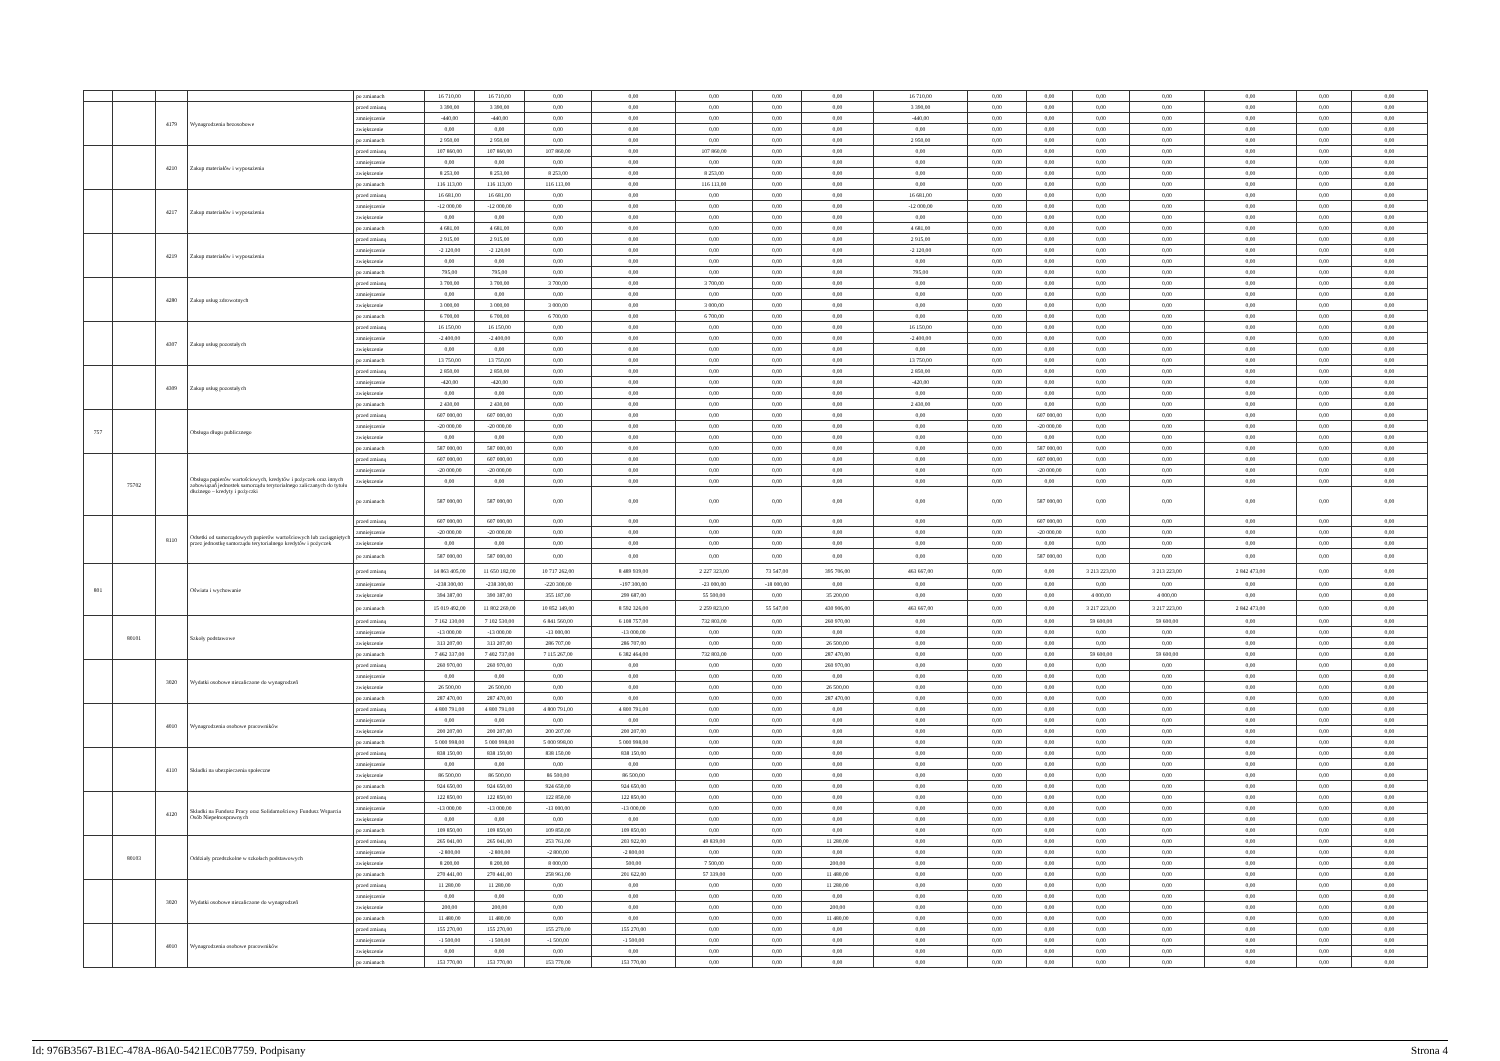| | | | | po zmianach | 16 710,00 | 16 710,00 | 0,00 | 0,00 | 0,00 | 0,00 | 0,00 | 16 710,00 | 0,00 | 0,00 | 0,00 | 0,00 | 0,00 | 0,00 | 0,00 |
| | | 4179 | Wynagrodzenia bezosobowe | przed zmianą | 3 390,00 | 3 390,00 | 0,00 | 0,00 | 0,00 | 0,00 | 0,00 | 3 390,00 | 0,00 | 0,00 | 0,00 | 0,00 | 0,00 | 0,00 | 0,00 |
| | | | | zmniejszenie | -440,00 | -440,00 | 0,00 | 0,00 | 0,00 | 0,00 | 0,00 | -440,00 | 0,00 | 0,00 | 0,00 | 0,00 | 0,00 | 0,00 | 0,00 |
| | | | | zwiększenie | 0,00 | 0,00 | 0,00 | 0,00 | 0,00 | 0,00 | 0,00 | 0,00 | 0,00 | 0,00 | 0,00 | 0,00 | 0,00 | 0,00 | 0,00 |
| | | | | po zmianach | 2 950,00 | 2 950,00 | 0,00 | 0,00 | 0,00 | 0,00 | 0,00 | 2 950,00 | 0,00 | 0,00 | 0,00 | 0,00 | 0,00 | 0,00 | 0,00 |
| | | 4210 | Zakup materiałów i wyposażenia | przed zmianą | 107 860,00 | 107 860,00 | 107 860,00 | 0,00 | 107 860,00 | 0,00 | 0,00 | 0,00 | 0,00 | 0,00 | 0,00 | 0,00 | 0,00 | 0,00 | 0,00 |
| | | | | zmniejszenie | 0,00 | 0,00 | 0,00 | 0,00 | 0,00 | 0,00 | 0,00 | 0,00 | 0,00 | 0,00 | 0,00 | 0,00 | 0,00 | 0,00 | 0,00 |
| | | | | zwiększenie | 8 253,00 | 8 253,00 | 8 253,00 | 0,00 | 8 253,00 | 0,00 | 0,00 | 0,00 | 0,00 | 0,00 | 0,00 | 0,00 | 0,00 | 0,00 | 0,00 |
| | | | | po zmianach | 116 113,00 | 116 113,00 | 116 113,00 | 0,00 | 116 113,00 | 0,00 | 0,00 | 0,00 | 0,00 | 0,00 | 0,00 | 0,00 | 0,00 | 0,00 | 0,00 |
| | | 4217 | Zakup materiałów i wyposażenia | przed zmianą | 16 681,00 | 16 681,00 | 0,00 | 0,00 | 0,00 | 0,00 | 0,00 | 16 681,00 | 0,00 | 0,00 | 0,00 | 0,00 | 0,00 | 0,00 | 0,00 |
| | | | | zmniejszenie | -12 000,00 | -12 000,00 | 0,00 | 0,00 | 0,00 | 0,00 | 0,00 | -12 000,00 | 0,00 | 0,00 | 0,00 | 0,00 | 0,00 | 0,00 | 0,00 |
| | | | | zwiększenie | 0,00 | 0,00 | 0,00 | 0,00 | 0,00 | 0,00 | 0,00 | 0,00 | 0,00 | 0,00 | 0,00 | 0,00 | 0,00 | 0,00 | 0,00 |
| | | | | po zmianach | 4 681,00 | 4 681,00 | 0,00 | 0,00 | 0,00 | 0,00 | 0,00 | 4 681,00 | 0,00 | 0,00 | 0,00 | 0,00 | 0,00 | 0,00 | 0,00 |
| | | 4219 | Zakup materiałów i wyposażenia | przed zmianą | 2 915,00 | 2 915,00 | 0,00 | 0,00 | 0,00 | 0,00 | 0,00 | 2 915,00 | 0,00 | 0,00 | 0,00 | 0,00 | 0,00 | 0,00 | 0,00 |
| | | | | zmniejszenie | -2 120,00 | -2 120,00 | 0,00 | 0,00 | 0,00 | 0,00 | 0,00 | -2 120,00 | 0,00 | 0,00 | 0,00 | 0,00 | 0,00 | 0,00 | 0,00 |
| | | | | zwiększenie | 0,00 | 0,00 | 0,00 | 0,00 | 0,00 | 0,00 | 0,00 | 0,00 | 0,00 | 0,00 | 0,00 | 0,00 | 0,00 | 0,00 | 0,00 |
| | | | | po zmianach | 795,00 | 795,00 | 0,00 | 0,00 | 0,00 | 0,00 | 0,00 | 795,00 | 0,00 | 0,00 | 0,00 | 0,00 | 0,00 | 0,00 | 0,00 |
| | | 4280 | Zakup usług zdrowotnych | przed zmianą | 3 700,00 | 3 700,00 | 3 700,00 | 0,00 | 3 700,00 | 0,00 | 0,00 | 0,00 | 0,00 | 0,00 | 0,00 | 0,00 | 0,00 | 0,00 | 0,00 |
| | | | | zmniejszenie | 0,00 | 0,00 | 0,00 | 0,00 | 0,00 | 0,00 | 0,00 | 0,00 | 0,00 | 0,00 | 0,00 | 0,00 | 0,00 | 0,00 | 0,00 |
| | | | | zwiększenie | 3 000,00 | 3 000,00 | 3 000,00 | 0,00 | 3 000,00 | 0,00 | 0,00 | 0,00 | 0,00 | 0,00 | 0,00 | 0,00 | 0,00 | 0,00 | 0,00 |
| | | | | po zmianach | 6 700,00 | 6 700,00 | 6 700,00 | 0,00 | 6 700,00 | 0,00 | 0,00 | 0,00 | 0,00 | 0,00 | 0,00 | 0,00 | 0,00 | 0,00 | 0,00 |
| | | 4307 | Zakup usług pozostałych | przed zmianą | 16 150,00 | 16 150,00 | 0,00 | 0,00 | 0,00 | 0,00 | 0,00 | 16 150,00 | 0,00 | 0,00 | 0,00 | 0,00 | 0,00 | 0,00 | 0,00 |
| | | | | zmniejszenie | -2 400,00 | -2 400,00 | 0,00 | 0,00 | 0,00 | 0,00 | 0,00 | -2 400,00 | 0,00 | 0,00 | 0,00 | 0,00 | 0,00 | 0,00 | 0,00 |
| | | | | zwiększenie | 0,00 | 0,00 | 0,00 | 0,00 | 0,00 | 0,00 | 0,00 | 0,00 | 0,00 | 0,00 | 0,00 | 0,00 | 0,00 | 0,00 | 0,00 |
| | | | | po zmianach | 13 750,00 | 13 750,00 | 0,00 | 0,00 | 0,00 | 0,00 | 0,00 | 13 750,00 | 0,00 | 0,00 | 0,00 | 0,00 | 0,00 | 0,00 | 0,00 |
| | | 4309 | Zakup usług pozostałych | przed zmianą | 2 850,00 | 2 850,00 | 0,00 | 0,00 | 0,00 | 0,00 | 0,00 | 2 850,00 | 0,00 | 0,00 | 0,00 | 0,00 | 0,00 | 0,00 | 0,00 |
| | | | | zmniejszenie | -420,00 | -420,00 | 0,00 | 0,00 | 0,00 | 0,00 | 0,00 | -420,00 | 0,00 | 0,00 | 0,00 | 0,00 | 0,00 | 0,00 | 0,00 |
| | | | | zwiększenie | 0,00 | 0,00 | 0,00 | 0,00 | 0,00 | 0,00 | 0,00 | 0,00 | 0,00 | 0,00 | 0,00 | 0,00 | 0,00 | 0,00 | 0,00 |
| | | | | po zmianach | 2 430,00 | 2 430,00 | 0,00 | 0,00 | 0,00 | 0,00 | 0,00 | 2 430,00 | 0,00 | 0,00 | 0,00 | 0,00 | 0,00 | 0,00 | 0,00 |
| 757 | | | Obsługa długu publicznego | przed zmianą | 607 000,00 | 607 000,00 | 0,00 | 0,00 | 0,00 | 0,00 | 0,00 | 0,00 | 0,00 | 607 000,00 | 0,00 | 0,00 | 0,00 | 0,00 | 0,00 |
| | | | | zmniejszenie | -20 000,00 | -20 000,00 | 0,00 | 0,00 | 0,00 | 0,00 | 0,00 | 0,00 | 0,00 | -20 000,00 | 0,00 | 0,00 | 0,00 | 0,00 | 0,00 |
| | | | | zwiększenie | 0,00 | 0,00 | 0,00 | 0,00 | 0,00 | 0,00 | 0,00 | 0,00 | 0,00 | 0,00 | 0,00 | 0,00 | 0,00 | 0,00 | 0,00 |
| | | | | po zmianach | 587 000,00 | 587 000,00 | 0,00 | 0,00 | 0,00 | 0,00 | 0,00 | 0,00 | 0,00 | 587 000,00 | 0,00 | 0,00 | 0,00 | 0,00 | 0,00 |
| | 75702 | | Obsługa papierów wartościowych, kredytów i pożyczek oraz innych zobowiązań jednostek samorządu terytorialnego zaliczanych do tytułu dłużnego – kredyty i pożyczki | przed zmianą | 607 000,00 | 607 000,00 | 0,00 | 0,00 | 0,00 | 0,00 | 0,00 | 0,00 | 0,00 | 607 000,00 | 0,00 | 0,00 | 0,00 | 0,00 | 0,00 |
| | | | | zmniejszenie | -20 000,00 | -20 000,00 | 0,00 | 0,00 | 0,00 | 0,00 | 0,00 | 0,00 | 0,00 | -20 000,00 | 0,00 | 0,00 | 0,00 | 0,00 | 0,00 |
| | | | | zwiększenie | 0,00 | 0,00 | 0,00 | 0,00 | 0,00 | 0,00 | 0,00 | 0,00 | 0,00 | 0,00 | 0,00 | 0,00 | 0,00 | 0,00 | 0,00 |
| | | | | po zmianach | 587 000,00 | 587 000,00 | 0,00 | 0,00 | 0,00 | 0,00 | 0,00 | 0,00 | 0,00 | 587 000,00 | 0,00 | 0,00 | 0,00 | 0,00 | 0,00 |
| | | 8110 | Odsetki od samorządowych papierów wartościowych lub zaciągniętych przez jednostkę samorządu terytorialnego kredytów i pożyczek | przed zmianą | 607 000,00 | 607 000,00 | 0,00 | 0,00 | 0,00 | 0,00 | 0,00 | 0,00 | 0,00 | 607 000,00 | 0,00 | 0,00 | 0,00 | 0,00 | 0,00 |
| | | | | zmniejszenie | -20 000,00 | -20 000,00 | 0,00 | 0,00 | 0,00 | 0,00 | 0,00 | 0,00 | 0,00 | -20 000,00 | 0,00 | 0,00 | 0,00 | 0,00 | 0,00 |
| | | | | zwiększenie | 0,00 | 0,00 | 0,00 | 0,00 | 0,00 | 0,00 | 0,00 | 0,00 | 0,00 | 0,00 | 0,00 | 0,00 | 0,00 | 0,00 | 0,00 |
| | | | | po zmianach | 587 000,00 | 587 000,00 | 0,00 | 0,00 | 0,00 | 0,00 | 0,00 | 0,00 | 0,00 | 587 000,00 | 0,00 | 0,00 | 0,00 | 0,00 | 0,00 |
| 801 | | | Oświata i wychowanie | przed zmianą | 14 863 405,00 | 11 650 182,00 | 10 717 262,00 | 8 489 939,00 | 2 227 323,00 | 73 547,00 | 395 706,00 | 463 667,00 | 0,00 | 0,00 | 3 213 223,00 | 3 213 223,00 | 2 842 473,00 | 0,00 | 0,00 |
| | | | | zmniejszenie | -238 300,00 | -238 300,00 | -220 300,00 | -197 300,00 | -23 000,00 | -18 000,00 | 0,00 | 0,00 | 0,00 | 0,00 | 0,00 | 0,00 | 0,00 | 0,00 | 0,00 |
| | | | | zwiększenie | 394 387,00 | 390 387,00 | 355 187,00 | 299 687,00 | 55 500,00 | 0,00 | 35 200,00 | 0,00 | 0,00 | 0,00 | 4 000,00 | 4 000,00 | 0,00 | 0,00 | 0,00 |
| | | | | po zmianach | 15 019 492,00 | 11 802 269,00 | 10 852 149,00 | 8 592 326,00 | 2 259 823,00 | 55 547,00 | 430 906,00 | 463 667,00 | 0,00 | 0,00 | 3 217 223,00 | 3 217 223,00 | 2 842 473,00 | 0,00 | 0,00 |
| | 80101 | | Szkoły podstawowe | przed zmianą | 7 162 130,00 | 7 102 530,00 | 6 841 560,00 | 6 108 757,00 | 732 803,00 | 0,00 | 260 970,00 | 0,00 | 0,00 | 0,00 | 59 600,00 | 59 600,00 | 0,00 | 0,00 | 0,00 |
| | | | | zmniejszenie | -13 000,00 | -13 000,00 | -13 000,00 | -13 000,00 | 0,00 | 0,00 | 0,00 | 0,00 | 0,00 | 0,00 | 0,00 | 0,00 | 0,00 | 0,00 | 0,00 |
| | | | | zwiększenie | 313 207,00 | 313 207,00 | 286 707,00 | 286 707,00 | 0,00 | 0,00 | 26 500,00 | 0,00 | 0,00 | 0,00 | 0,00 | 0,00 | 0,00 | 0,00 | 0,00 |
| | | | | po zmianach | 7 462 337,00 | 7 402 737,00 | 7 115 267,00 | 6 382 464,00 | 732 803,00 | 0,00 | 287 470,00 | 0,00 | 0,00 | 0,00 | 59 600,00 | 59 600,00 | 0,00 | 0,00 | 0,00 |
| | | 3020 | Wydatki osobowe niezaliczone do wynagrodzeń | przed zmianą | 260 970,00 | 260 970,00 | 0,00 | 0,00 | 0,00 | 0,00 | 260 970,00 | 0,00 | 0,00 | 0,00 | 0,00 | 0,00 | 0,00 | 0,00 | 0,00 |
| | | | | zmniejszenie | 0,00 | 0,00 | 0,00 | 0,00 | 0,00 | 0,00 | 0,00 | 0,00 | 0,00 | 0,00 | 0,00 | 0,00 | 0,00 | 0,00 | 0,00 |
| | | | | zwiększenie | 26 500,00 | 26 500,00 | 0,00 | 0,00 | 0,00 | 0,00 | 26 500,00 | 0,00 | 0,00 | 0,00 | 0,00 | 0,00 | 0,00 | 0,00 | 0,00 |
| | | | | po zmianach | 287 470,00 | 287 470,00 | 0,00 | 0,00 | 0,00 | 0,00 | 287 470,00 | 0,00 | 0,00 | 0,00 | 0,00 | 0,00 | 0,00 | 0,00 | 0,00 |
| | | 4010 | Wynagrodzenia osobowe pracowników | przed zmianą | 4 800 791,00 | 4 800 791,00 | 4 800 791,00 | 4 800 791,00 | 0,00 | 0,00 | 0,00 | 0,00 | 0,00 | 0,00 | 0,00 | 0,00 | 0,00 | 0,00 | 0,00 |
| | | | | zmniejszenie | 0,00 | 0,00 | 0,00 | 0,00 | 0,00 | 0,00 | 0,00 | 0,00 | 0,00 | 0,00 | 0,00 | 0,00 | 0,00 | 0,00 | 0,00 |
| | | | | zwiększenie | 200 207,00 | 200 207,00 | 200 207,00 | 200 207,00 | 0,00 | 0,00 | 0,00 | 0,00 | 0,00 | 0,00 | 0,00 | 0,00 | 0,00 | 0,00 | 0,00 |
| | | | | po zmianach | 5 000 998,00 | 5 000 998,00 | 5 000 998,00 | 5 000 998,00 | 0,00 | 0,00 | 0,00 | 0,00 | 0,00 | 0,00 | 0,00 | 0,00 | 0,00 | 0,00 | 0,00 |
| | | 4110 | Składki na ubezpieczenia społeczne | przed zmianą | 838 150,00 | 838 150,00 | 838 150,00 | 838 150,00 | 0,00 | 0,00 | 0,00 | 0,00 | 0,00 | 0,00 | 0,00 | 0,00 | 0,00 | 0,00 | 0,00 |
| | | | | zmniejszenie | 0,00 | 0,00 | 0,00 | 0,00 | 0,00 | 0,00 | 0,00 | 0,00 | 0,00 | 0,00 | 0,00 | 0,00 | 0,00 | 0,00 | 0,00 |
| | | | | zwiększenie | 86 500,00 | 86 500,00 | 86 500,00 | 86 500,00 | 0,00 | 0,00 | 0,00 | 0,00 | 0,00 | 0,00 | 0,00 | 0,00 | 0,00 | 0,00 | 0,00 |
| | | | | po zmianach | 924 650,00 | 924 650,00 | 924 650,00 | 924 650,00 | 0,00 | 0,00 | 0,00 | 0,00 | 0,00 | 0,00 | 0,00 | 0,00 | 0,00 | 0,00 | 0,00 |
| | | 4120 | Składki na Fundusz Pracy oraz Solidarnościowy Fundusz Wsparcia Osób Niepełnosprawnych | przed zmianą | 122 850,00 | 122 850,00 | 122 850,00 | 122 850,00 | 0,00 | 0,00 | 0,00 | 0,00 | 0,00 | 0,00 | 0,00 | 0,00 | 0,00 | 0,00 | 0,00 |
| | | | | zmniejszenie | -13 000,00 | -13 000,00 | -13 000,00 | -13 000,00 | 0,00 | 0,00 | 0,00 | 0,00 | 0,00 | 0,00 | 0,00 | 0,00 | 0,00 | 0,00 | 0,00 |
| | | | | zwiększenie | 0,00 | 0,00 | 0,00 | 0,00 | 0,00 | 0,00 | 0,00 | 0,00 | 0,00 | 0,00 | 0,00 | 0,00 | 0,00 | 0,00 | 0,00 |
| | | | | po zmianach | 109 850,00 | 109 850,00 | 109 850,00 | 109 850,00 | 0,00 | 0,00 | 0,00 | 0,00 | 0,00 | 0,00 | 0,00 | 0,00 | 0,00 | 0,00 | 0,00 |
| | 80103 | | Oddziały przedszkolne w szkołach podstawowych | przed zmianą | 265 041,00 | 265 041,00 | 253 761,00 | 203 922,00 | 49 839,00 | 0,00 | 11 280,00 | 0,00 | 0,00 | 0,00 | 0,00 | 0,00 | 0,00 | 0,00 | 0,00 |
| | | | | zmniejszenie | -2 800,00 | -2 800,00 | -2 800,00 | -2 800,00 | 0,00 | 0,00 | 0,00 | 0,00 | 0,00 | 0,00 | 0,00 | 0,00 | 0,00 | 0,00 | 0,00 |
| | | | | zwiększenie | 8 200,00 | 8 200,00 | 8 000,00 | 500,00 | 7 500,00 | 0,00 | 200,00 | 0,00 | 0,00 | 0,00 | 0,00 | 0,00 | 0,00 | 0,00 | 0,00 |
| | | | | po zmianach | 270 441,00 | 270 441,00 | 258 961,00 | 201 622,00 | 57 339,00 | 0,00 | 11 480,00 | 0,00 | 0,00 | 0,00 | 0,00 | 0,00 | 0,00 | 0,00 | 0,00 |
| | | 3020 | Wydatki osobowe niezaliczone do wynagrodzeń | przed zmianą | 11 280,00 | 11 280,00 | 0,00 | 0,00 | 0,00 | 0,00 | 11 280,00 | 0,00 | 0,00 | 0,00 | 0,00 | 0,00 | 0,00 | 0,00 | 0,00 |
| | | | | zmniejszenie | 0,00 | 0,00 | 0,00 | 0,00 | 0,00 | 0,00 | 0,00 | 0,00 | 0,00 | 0,00 | 0,00 | 0,00 | 0,00 | 0,00 | 0,00 |
| | | | | zwiększenie | 200,00 | 200,00 | 0,00 | 0,00 | 0,00 | 0,00 | 200,00 | 0,00 | 0,00 | 0,00 | 0,00 | 0,00 | 0,00 | 0,00 | 0,00 |
| | | | | po zmianach | 11 480,00 | 11 480,00 | 0,00 | 0,00 | 0,00 | 0,00 | 11 480,00 | 0,00 | 0,00 | 0,00 | 0,00 | 0,00 | 0,00 | 0,00 | 0,00 |
| | | 4010 | Wynagrodzenia osobowe pracowników | przed zmianą | 155 270,00 | 155 270,00 | 155 270,00 | 155 270,00 | 0,00 | 0,00 | 0,00 | 0,00 | 0,00 | 0,00 | 0,00 | 0,00 | 0,00 | 0,00 | 0,00 |
| | | | | zmniejszenie | -1 500,00 | -1 500,00 | -1 500,00 | -1 500,00 | 0,00 | 0,00 | 0,00 | 0,00 | 0,00 | 0,00 | 0,00 | 0,00 | 0,00 | 0,00 | 0,00 |
| | | | | zwiększenie | 0,00 | 0,00 | 0,00 | 0,00 | 0,00 | 0,00 | 0,00 | 0,00 | 0,00 | 0,00 | 0,00 | 0,00 | 0,00 | 0,00 | 0,00 |
| | | | | po zmianach | 153 770,00 | 153 770,00 | 153 770,00 | 153 770,00 | 0,00 | 0,00 | 0,00 | 0,00 | 0,00 | 0,00 | 0,00 | 0,00 | 0,00 | 0,00 | 0,00 |
Id: 976B3567-B1EC-478A-86A0-5421EC0B7759. Podpisany Strona 4